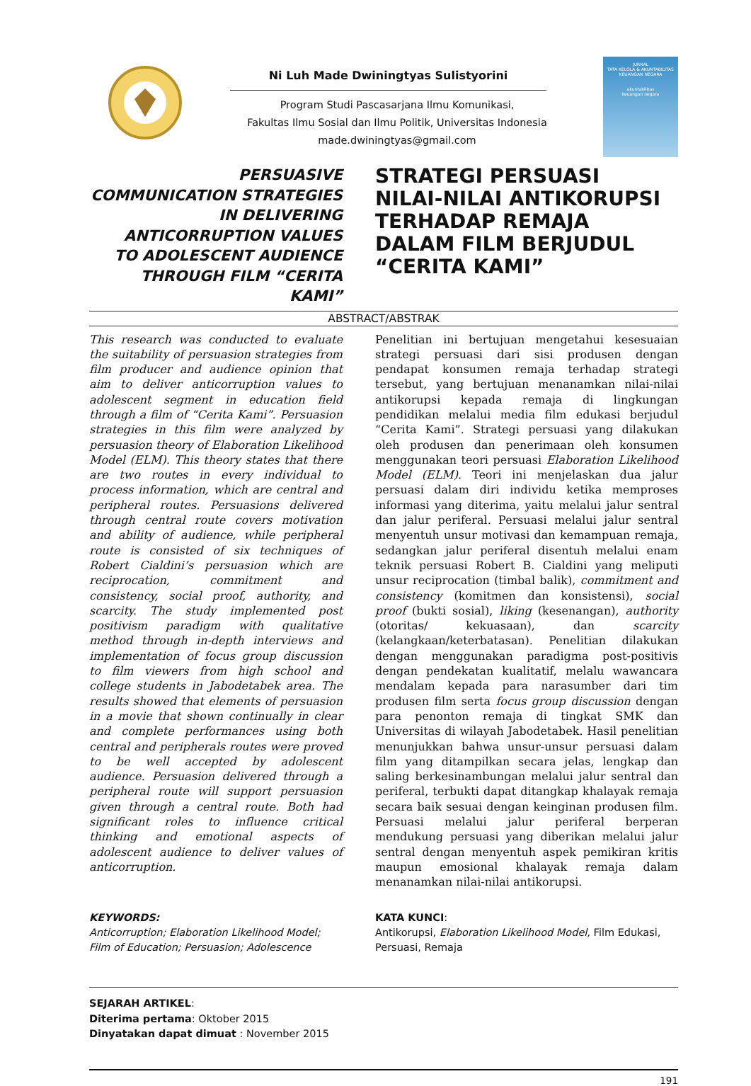Ni Luh Made Dwiningtyas Sulistyorini
Program Studi Pascasarjana Ilmu Komunikasi,
Fakultas Ilmu Sosial dan Ilmu Politik, Universitas Indonesia
made.dwiningtyas@gmail.com
JURNAL
TATA KELOLA & AKUNTABILITAS KEUANGAN NEGARA
akuntabilitas
keuangan negara
PERSUASIVE
COMMUNICATION STRATEGIES
IN DELIVERING
ANTICORRUPTION VALUES
TO ADOLESCENT AUDIENCE
THROUGH FILM “CERITA KAMI”
STRATEGI PERSUASI
NILAI-NILAI ANTIKORUPSI
TERHADAP REMAJA
DALAM FILM BERJUDUL
“CERITA KAMI”
ABSTRACT/ABSTRAK
This research was conducted to evaluate the suitability of persuasion strategies from film producer and audience opinion that aim to deliver anticorruption values to adolescent segment in education field through a film of “Cerita Kami”. Persuasion strategies in this film were analyzed by persuasion theory of Elaboration Likelihood Model (ELM). This theory states that there are two routes in every individual to process information, which are central and peripheral routes. Persuasions delivered through central route covers motivation and ability of audience, while peripheral route is consisted of six techniques of Robert Cialdini’s persuasion which are reciprocation, commitment and consistency, social proof, authority, and scarcity. The study implemented post positivism paradigm with qualitative method through in-depth interviews and implementation of focus group discussion to film viewers from high school and college students in Jabodetabek area. The results showed that elements of persuasion in a movie that shown continually in clear and complete performances using both central and peripherals routes were proved to be well accepted by adolescent audience. Persuasion delivered through a peripheral route will support persuasion given through a central route. Both had significant roles to influence critical thinking and emotional aspects of adolescent audience to deliver values of anticorruption.
Penelitian ini bertujuan mengetahui kesesuaian strategi persuasi dari sisi produsen dengan pendapat konsumen remaja terhadap strategi tersebut, yang bertujuan menanamkan nilai-nilai antikorupsi kepada remaja di lingkungan pendidikan melalui media film edukasi berjudul “Cerita Kami”. Strategi persuasi yang dilakukan oleh produsen dan penerimaan oleh konsumen menggunakan teori persuasi Elaboration Likelihood Model (ELM). Teori ini menjelaskan dua jalur persuasi dalam diri individu ketika memproses informasi yang diterima, yaitu melalui jalur sentral dan jalur periferal. Persuasi melalui jalur sentral menyentuh unsur motivasi dan kemampuan remaja, sedangkan jalur periferal disentuh melalui enam teknik persuasi Robert B. Cialdini yang meliputi unsur reciprocation (timbal balik), commitment and consistency (komitmen dan konsistensi), social proof (bukti sosial), liking (kesenangan), authority (otoritas/ kekuasaan), dan scarcity (kelangkaan/keterbatasan). Penelitian dilakukan dengan menggunakan paradigma post-positivis dengan pendekatan kualitatif, melalu wawancara mendalam kepada para narasumber dari tim produsen film serta focus group discussion dengan para penonton remaja di tingkat SMK dan Universitas di wilayah Jabodetabek. Hasil penelitian menunjukkan bahwa unsur-unsur persuasi dalam film yang ditampilkan secara jelas, lengkap dan saling berkesinambungan melalui jalur sentral dan periferal, terbukti dapat ditangkap khalayak remaja secara baik sesuai dengan keinginan produsen film. Persuasi melalui jalur periferal berperan mendukung persuasi yang diberikan melalui jalur sentral dengan menyentuh aspek pemikiran kritis maupun emosional khalayak remaja dalam menanamkan nilai-nilai antikorupsi.
KEYWORDS:
Anticorruption; Elaboration Likelihood Model; Film of Education; Persuasion; Adolescence
KATA KUNCI:
Antikorupsi, Elaboration Likelihood Model, Film Edukasi, Persuasi, Remaja
SEJARAH ARTIKEL:
Diterima pertama: Oktober 2015
Dinyatakan dapat dimuat : November 2015
191